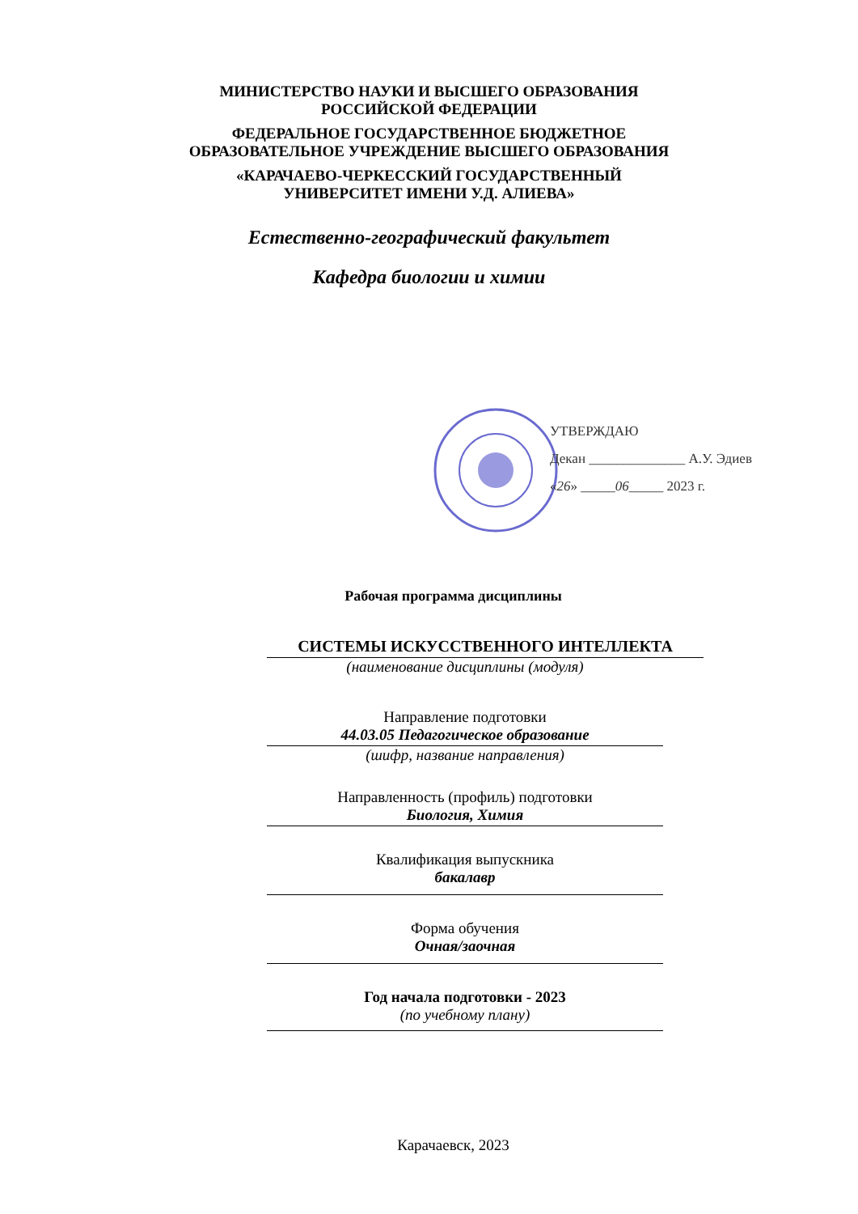МИНИСТЕРСТВО НАУКИ И ВЫСШЕГО ОБРАЗОВАНИЯ
РОССИЙСКОЙ ФЕДЕРАЦИИ
ФЕДЕРАЛЬНОЕ ГОСУДАРСТВЕННОЕ БЮДЖЕТНОЕ
ОБРАЗОВАТЕЛЬНОЕ УЧРЕЖДЕНИЕ ВЫСШЕГО ОБРАЗОВАНИЯ
«КАРАЧАЕВО-ЧЕРКЕССКИЙ ГОСУДАРСТВЕННЫЙ
УНИВЕРСИТЕТ ИМЕНИ У.Д. АЛИЕВА»
Естественно-географический факультет
Кафедра биологии и химии
УТВЕРЖДАЮ
Декан ______________ А.У. Эдиев
«26» _____06_____ 2023 г.
Рабочая программа дисциплины
СИСТЕМЫ ИСКУССТВЕННОГО ИНТЕЛЛЕКТА
(наименование дисциплины (модуля)
Направление подготовки
44.03.05 Педагогическое образование
(шифр, название направления)
Направленность (профиль) подготовки
Биология, Химия
Квалификация выпускника
бакалавр
Форма обучения
Очная/заочная
Год начала подготовки - 2023
(по учебному плану)
Карачаевск, 2023